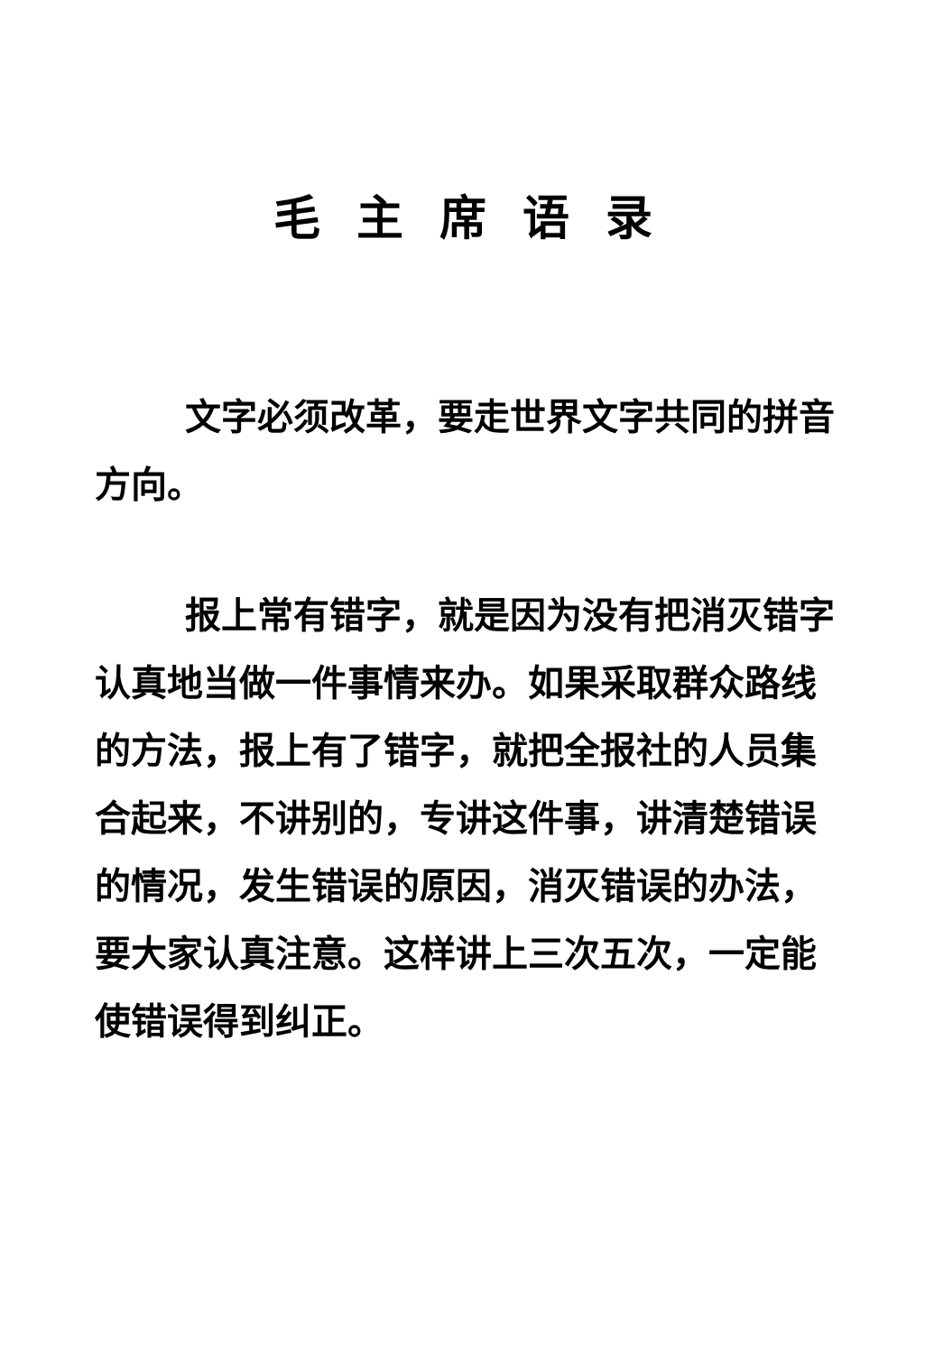毛主席语录
文字必须改革，要走世界文字共同的拼音方向。
报上常有错字，就是因为没有把消灭错字认真地当做一件事情来办。如果采取群众路线的方法，报上有了错字，就把全报社的人员集合起来，不讲别的，专讲这件事，讲清楚错误的情况，发生错误的原因，消灭错误的办法，要大家认真注意。这样讲上三次五次，一定能使错误得到纠正。